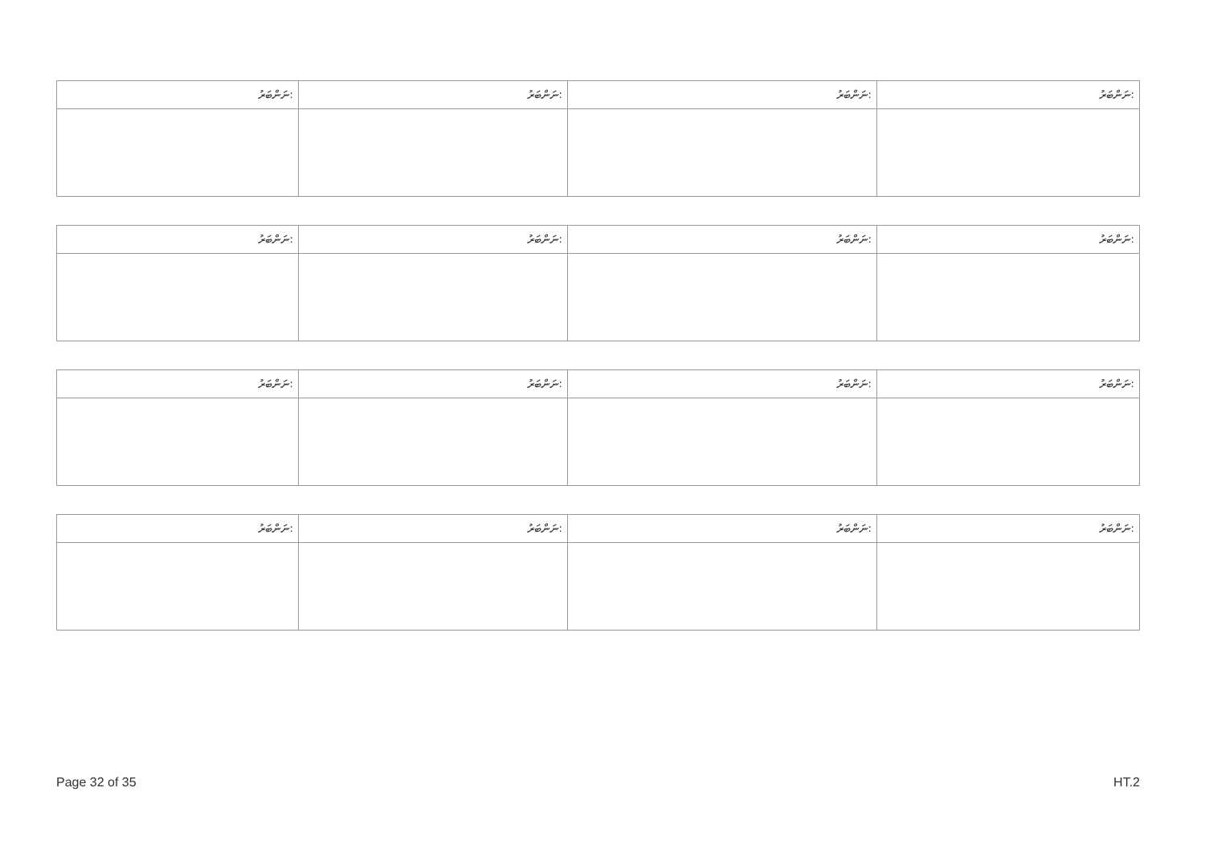| ނަންބަރު: | ނަންބަރު: | ނަންބަރު: | ނަންބަރު: |
| --- | --- | --- | --- |
| ނަންބަރު: | ނަންބަރު: | ނަންބަރު: | ނަންބަރު: |
| --- | --- | --- | --- |
| ނަންބަރު: | ނަންބަރު: | ނަންބަރު: | ނަންބަރު: |
| --- | --- | --- | --- |
| ނަންބަރު: | ނަންބަރު: | ނަންބަރު: | ނަންބަރު: |
| --- | --- | --- | --- |
Page 32 of 35 HT.2